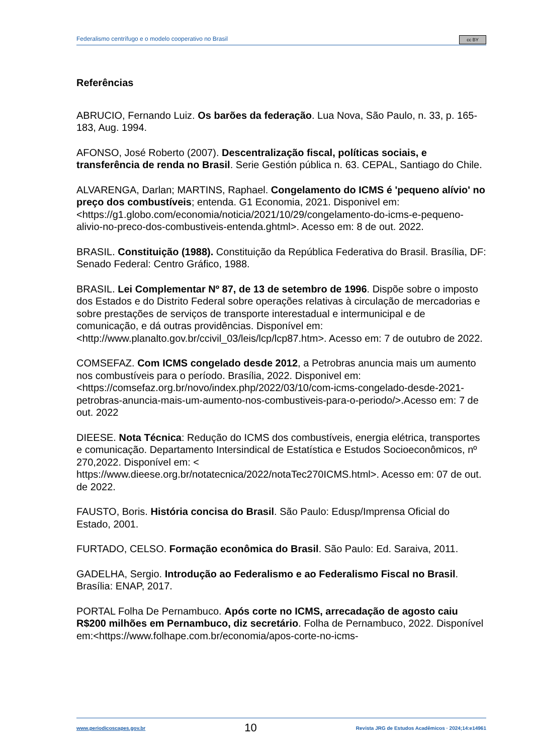Federalismo centrífugo e o modelo cooperativo no Brasil cc BY
Referências
ABRUCIO, Fernando Luiz. Os barões da federação. Lua Nova, São Paulo, n. 33, p. 165-183, Aug. 1994.
AFONSO, José Roberto (2007). Descentralização fiscal, políticas sociais, e transferência de renda no Brasil. Serie Gestión pública n. 63. CEPAL, Santiago do Chile.
ALVARENGA, Darlan; MARTINS, Raphael. Congelamento do ICMS é 'pequeno alívio' no preço dos combustíveis; entenda. G1 Economia, 2021. Disponivel em: <https://g1.globo.com/economia/noticia/2021/10/29/congelamento-do-icms-e-pequeno-alivio-no-preco-dos-combustiveis-entenda.ghtml>. Acesso em: 8 de out. 2022.
BRASIL. Constituição (1988). Constituição da República Federativa do Brasil. Brasília, DF: Senado Federal: Centro Gráfico, 1988.
BRASIL. Lei Complementar Nº 87, de 13 de setembro de 1996. Dispõe sobre o imposto dos Estados e do Distrito Federal sobre operações relativas à circulação de mercadorias e sobre prestações de serviços de transporte interestadual e intermunicipal e de comunicação, e dá outras providências. Disponível em: <http://www.planalto.gov.br/ccivil_03/leis/lcp/lcp87.htm>. Acesso em: 7 de outubro de 2022.
COMSEFAZ. Com ICMS congelado desde 2012, a Petrobras anuncia mais um aumento nos combustíveis para o período. Brasília, 2022. Disponivel em: <https://comsefaz.org.br/novo/index.php/2022/03/10/com-icms-congelado-desde-2021-petrobras-anuncia-mais-um-aumento-nos-combustiveis-para-o-periodo/>.Acesso em: 7 de out. 2022
DIEESE. Nota Técnica: Redução do ICMS dos combustíveis, energia elétrica, transportes e comunicação. Departamento Intersindical de Estatística e Estudos Socioeconômicos, nº 270,2022. Disponível em: < https://www.dieese.org.br/notatecnica/2022/notaTec270ICMS.html>. Acesso em: 07 de out. de 2022.
FAUSTO, Boris. História concisa do Brasil. São Paulo: Edusp/Imprensa Oficial do Estado, 2001.
FURTADO, CELSO. Formação econômica do Brasil. São Paulo: Ed. Saraiva, 2011.
GADELHA, Sergio. Introdução ao Federalismo e ao Federalismo Fiscal no Brasil. Brasília: ENAP, 2017.
PORTAL Folha De Pernambuco. Após corte no ICMS, arrecadação de agosto caiu R$200 milhões em Pernambuco, diz secretário. Folha de Pernambuco, 2022. Disponível em:<https://www.folhape.com.br/economia/apos-corte-no-icms-
www.periodicoscapes.gov.br 10 Revista JRG de Estudos Acadêmicos · 2024;14:e14961